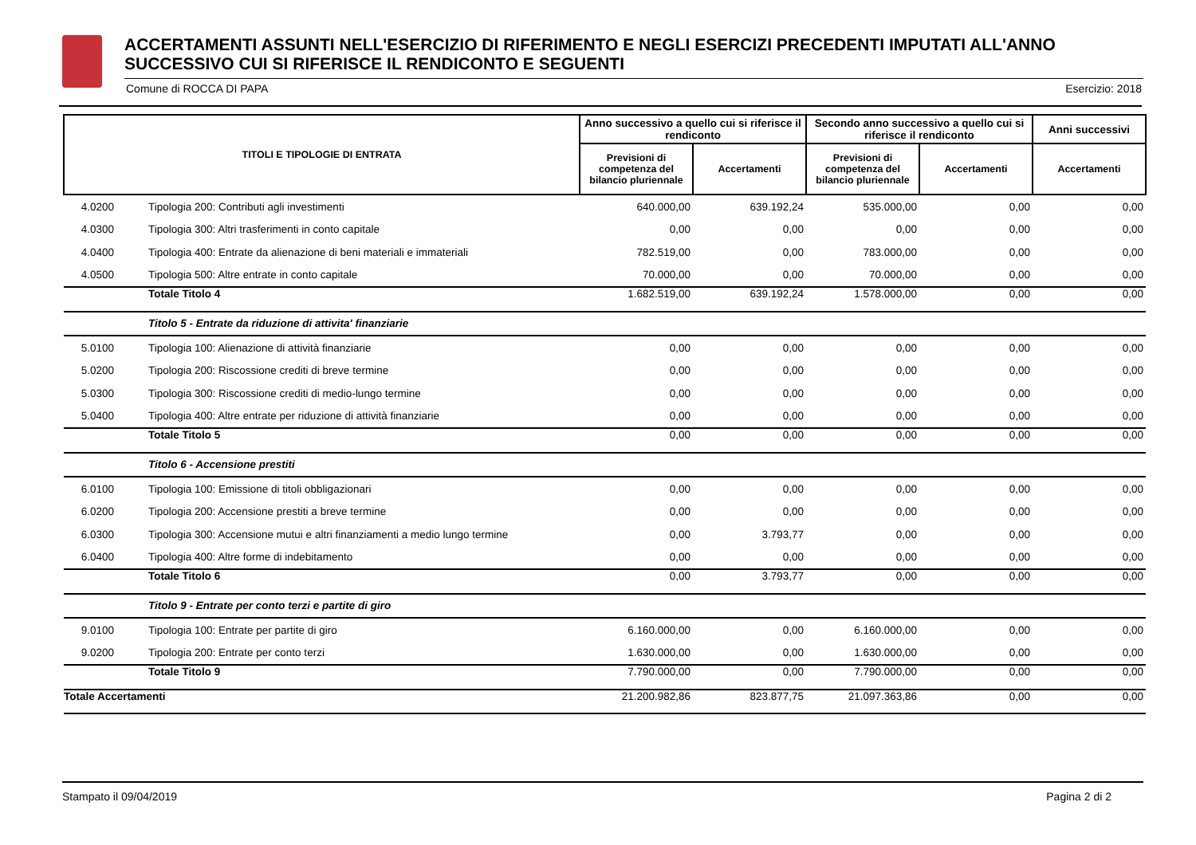ACCERTAMENTI ASSUNTI NELL'ESERCIZIO DI RIFERIMENTO E NEGLI ESERCIZI PRECEDENTI IMPUTATI ALL'ANNO SUCCESSIVO CUI SI RIFERISCE IL RENDICONTO E SEGUENTI
Comune di ROCCA DI PAPA Esercizio: 2018
| TITOLI E TIPOLOGIE DI ENTRATA | | Anno successivo a quello cui si riferisce il rendiconto | | Secondo anno successivo a quello cui si riferisce il rendiconto | | Anni successivi |
| --- | --- | --- | --- | --- | --- | --- |
| | | Previsioni di competenza del bilancio pluriennale | Accertamenti | Previsioni di competenza del bilancio pluriennale | Accertamenti | Accertamenti |
| 4.0200 | Tipologia 200: Contributi agli investimenti | 640.000,00 | 639.192,24 | 535.000,00 | 0,00 | 0,00 |
| 4.0300 | Tipologia 300: Altri trasferimenti in conto capitale | 0,00 | 0,00 | 0,00 | 0,00 | 0,00 |
| 4.0400 | Tipologia 400: Entrate da alienazione di beni materiali e immateriali | 782.519,00 | 0,00 | 783.000,00 | 0,00 | 0,00 |
| 4.0500 | Tipologia 500: Altre entrate in conto capitale | 70.000,00 | 0,00 | 70.000,00 | 0,00 | 0,00 |
| | Totale Titolo 4 | 1.682.519,00 | 639.192,24 | 1.578.000,00 | 0,00 | 0,00 |
| | Titolo 5 - Entrate da riduzione di attivita' finanziarie | | | | | |
| 5.0100 | Tipologia 100: Alienazione di attività finanziarie | 0,00 | 0,00 | 0,00 | 0,00 | 0,00 |
| 5.0200 | Tipologia 200: Riscossione crediti di breve termine | 0,00 | 0,00 | 0,00 | 0,00 | 0,00 |
| 5.0300 | Tipologia 300: Riscossione crediti di medio-lungo termine | 0,00 | 0,00 | 0,00 | 0,00 | 0,00 |
| 5.0400 | Tipologia 400: Altre entrate per riduzione di attività finanziarie | 0,00 | 0,00 | 0,00 | 0,00 | 0,00 |
| | Totale Titolo 5 | 0,00 | 0,00 | 0,00 | 0,00 | 0,00 |
| | Titolo 6 - Accensione prestiti | | | | | |
| 6.0100 | Tipologia 100: Emissione di titoli obbligazionari | 0,00 | 0,00 | 0,00 | 0,00 | 0,00 |
| 6.0200 | Tipologia 200: Accensione prestiti a breve termine | 0,00 | 0,00 | 0,00 | 0,00 | 0,00 |
| 6.0300 | Tipologia 300: Accensione mutui e altri finanziamenti a medio lungo termine | 0,00 | 3.793,77 | 0,00 | 0,00 | 0,00 |
| 6.0400 | Tipologia 400: Altre forme di indebitamento | 0,00 | 0,00 | 0,00 | 0,00 | 0,00 |
| | Totale Titolo 6 | 0,00 | 3.793,77 | 0,00 | 0,00 | 0,00 |
| | Titolo 9 - Entrate per conto terzi e partite di giro | | | | | |
| 9.0100 | Tipologia 100: Entrate per partite di giro | 6.160.000,00 | 0,00 | 6.160.000,00 | 0,00 | 0,00 |
| 9.0200 | Tipologia 200: Entrate per conto terzi | 1.630.000,00 | 0,00 | 1.630.000,00 | 0,00 | 0,00 |
| | Totale Titolo 9 | 7.790.000,00 | 0,00 | 7.790.000,00 | 0,00 | 0,00 |
| Totale Accertamenti | | 21.200.982,86 | 823.877,75 | 21.097.363,86 | 0,00 | 0,00 |
Stampato il 09/04/2019 Pagina 2 di 2